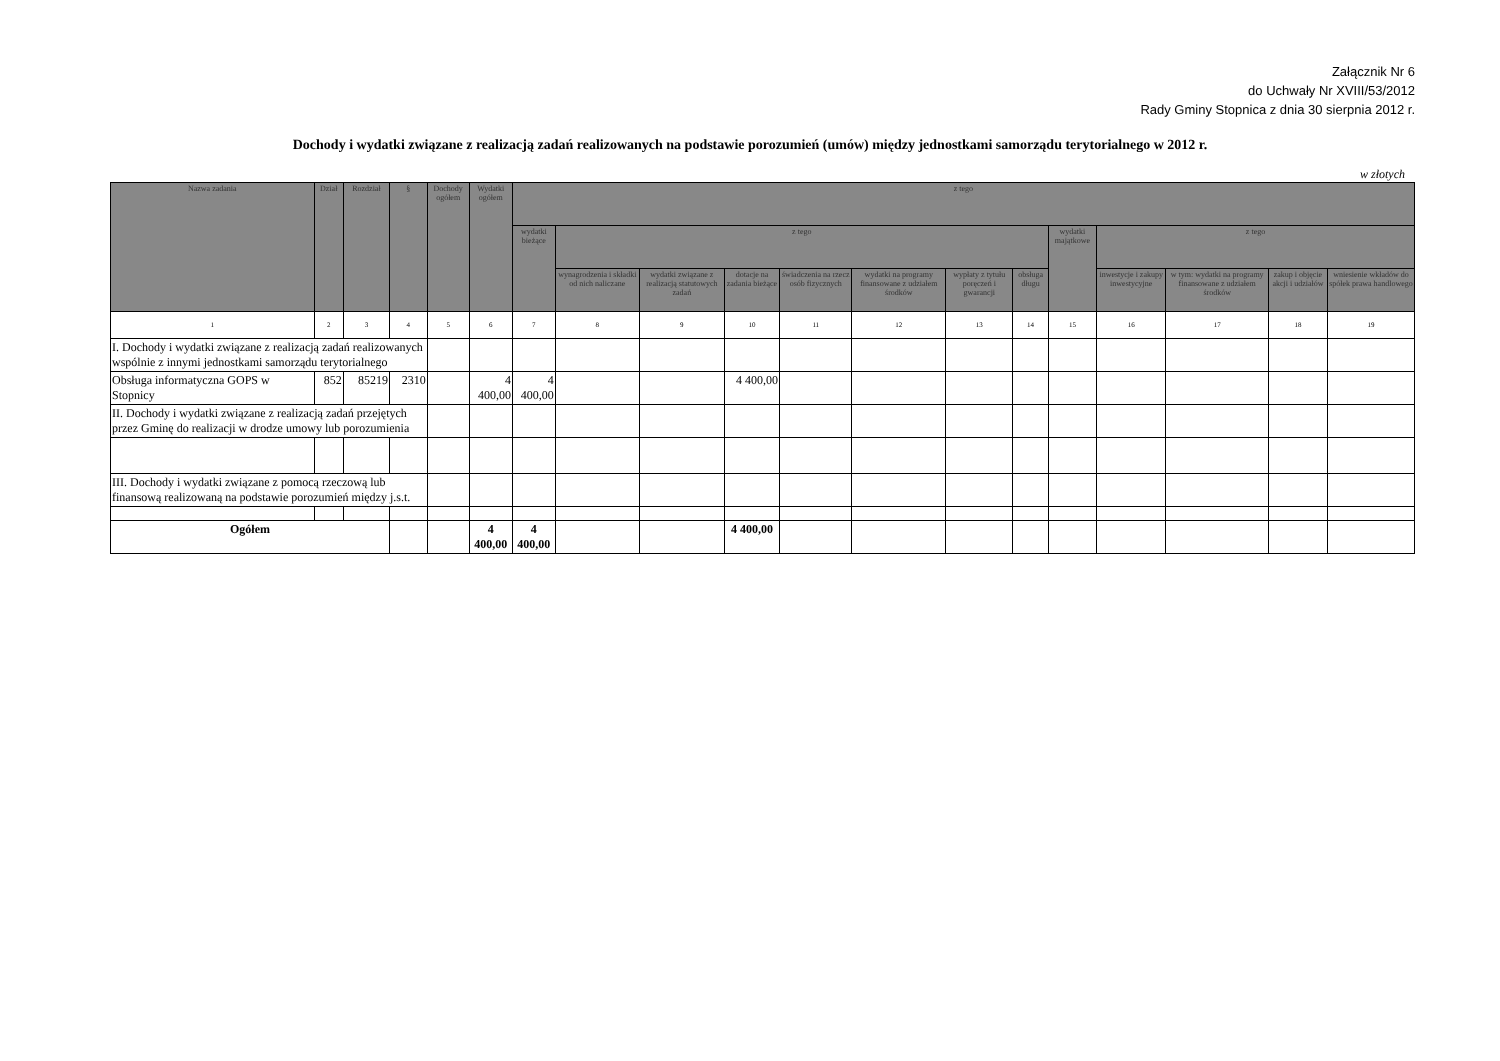Załącznik Nr 6
do Uchwały Nr XVIII/53/2012
Rady Gminy Stopnica z dnia 30 sierpnia 2012 r.
Dochody i wydatki związane z realizacją zadań realizowanych na podstawie porozumień (umów) między jednostkami samorządu terytorialnego w 2012 r.
w złotych
| Nazwa zadania | Dział | Rozdział | § | Dochody ogółem | Wydatki ogółem | z tego | | | | | | | | | | | | |
| --- | --- | --- | --- | --- | --- | --- | --- | --- | --- | --- | --- | --- | --- | --- | --- | --- | --- | --- |
| | | | | | | wydatki bieżące | z tego | | | | | | | wydatki majątkowe | z tego | | | |
| | | | | | | | wynagrodzenia i składki od nich naliczane | wydatki związane z realizacją statutowych zadań | dotacje na zadania bieżące | świadczenia na rzecz osób fizycznych | wydatki na programy finansowane z udziałem środków | wypłaty z tytułu poręczeń i gwarancji | obsługa długu | | inwestycje i zakupy inwestycyjne | w tym: wydatki na programy finansowane z udziałem środków | zakup i objęcie akcji i udziałów | wniesienie wkładów do spółek prawa handlowego |
| 1 | 2 | 3 | 4 | 5 | 6 | 7 | 8 | 9 | 10 | 11 | 12 | 13 | 14 | 15 | 16 | 17 | 18 | 19 |
| I. Dochody i wydatki związane z realizacją zadań realizowanych wspólnie z innymi jednostkami samorządu terytorialnego | | | | | | | | | | | | | | | | | | |
| Obsługa informatyczna GOPS w Stopnicy | 852 | 85219 | 2310 | | 4 400,00 | 4 400,00 | | | 4 400,00 | | | | | | | | | |
| II. Dochody i wydatki związane z realizacją zadań przejętych przez Gminę do realizacji w drodze umowy lub porozumienia | | | | | | | | | | | | | | | | | | |
| III. Dochody i wydatki związane z pomocą rzeczową lub finansową realizowaną na podstawie porozumień między j.s.t. | | | | | | | | | | | | | | | | | | |
| Ogółem | | | | | 4 400,00 | 4 400,00 | | | 4 400,00 | | | | | | | | | |